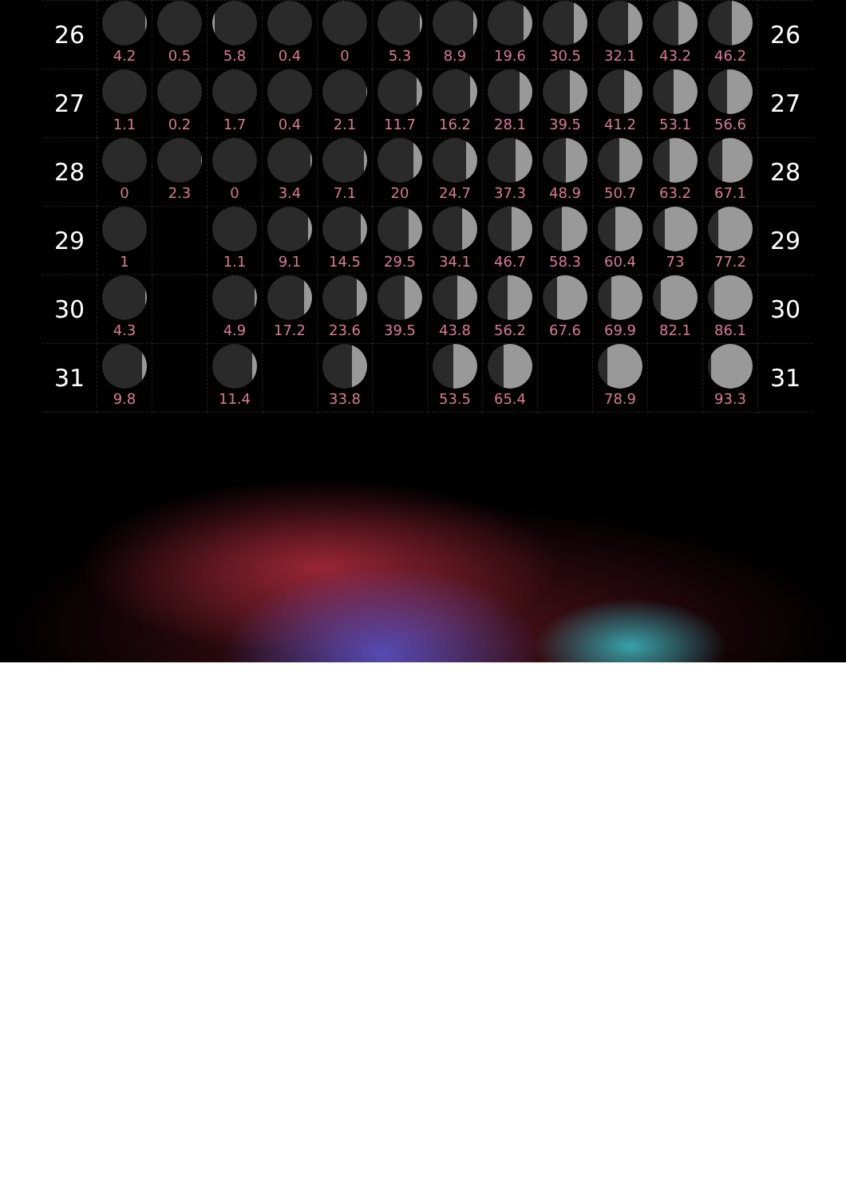| 26 | 4.2 | 0.5 | 5.8 | 0.4 | 0 | 5.3 | 8.9 | 19.6 | 30.5 | 32.1 | 43.2 | 46.2 | 26 |
| 27 | 1.1 | 0.2 | 1.7 | 0.4 | 2.1 | 11.7 | 16.2 | 28.1 | 39.5 | 41.2 | 53.1 | 56.6 | 27 |
| 28 | 0 | 2.3 | 0 | 3.4 | 7.1 | 20 | 24.7 | 37.3 | 48.9 | 50.7 | 63.2 | 67.1 | 28 |
| 29 | 1 | | 1.1 | 9.1 | 14.5 | 29.5 | 34.1 | 46.7 | 58.3 | 60.4 | 73 | 77.2 | 29 |
| 30 | 4.3 | | 4.9 | 17.2 | 23.6 | 39.5 | 43.8 | 56.2 | 67.6 | 69.9 | 82.1 | 86.1 | 30 |
| 31 | 9.8 | | 11.4 | | 33.8 | | 53.5 | 65.4 | | 78.9 | | 93.3 | 31 |